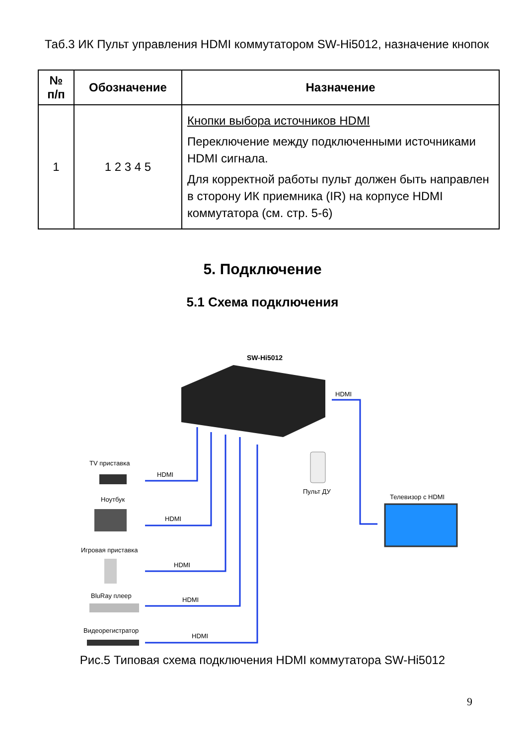Таб.3 ИК Пульт управления HDMI коммутатором SW-Hi5012, назначение кнопок
| № п/п | Обозначение | Назначение |
| --- | --- | --- |
| 1 | 1 2 3 4 5 | Кнопки выбора источников HDMI Переключение между подключенными источниками HDMI сигнала. Для корректной работы пульт должен быть направлен в сторону ИК приемника (IR) на корпусе HDMI коммутатора (см. стр. 5-6) |
5. Подключение
5.1 Схема подключения
SW-Hi5012
HDMI
Телевизор с HDMI
Пульт ДУ
TV приставка
HDMI
Ноутбук
HDMI
Игровая приставка
HDMI
BluRay плеер
HDMI
Видеорегистратор
HDMI
Рис.5 Типовая схема подключения HDMI коммутатора SW-Hi5012
9